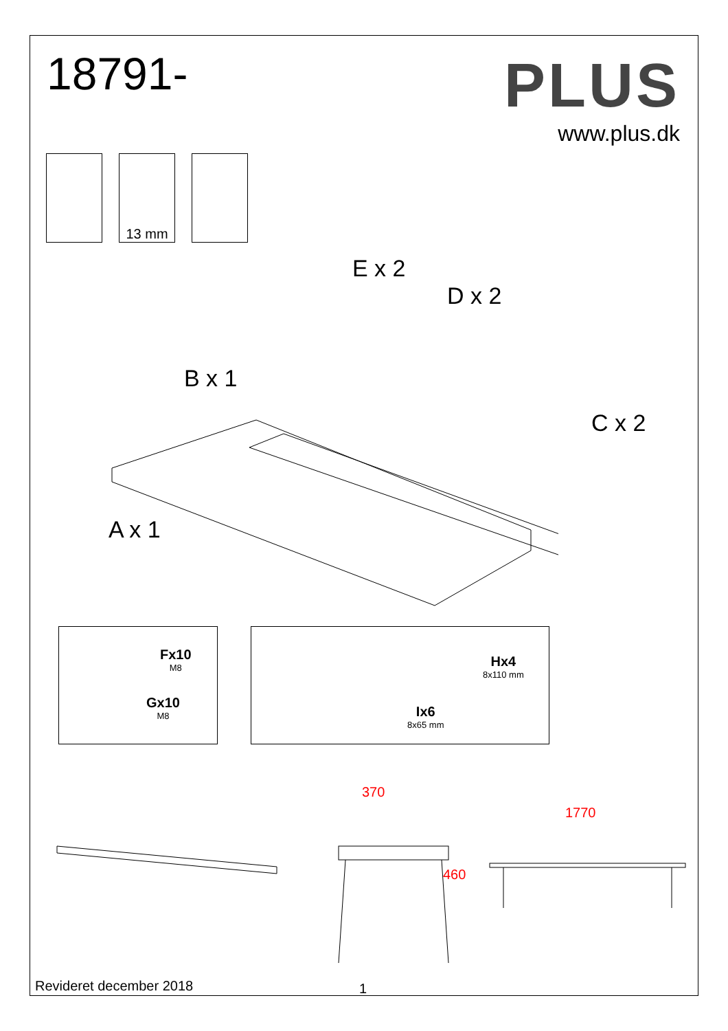18791-
PLUS
www.plus.dk
13 mm
E x 2
D x 2
B x 1
C x 2
A x 1
Fx10
M8
Gx10
M8
Hx4
8x110 mm
Ix6
8x65 mm
370
460
1770
Revideret december 2018 1